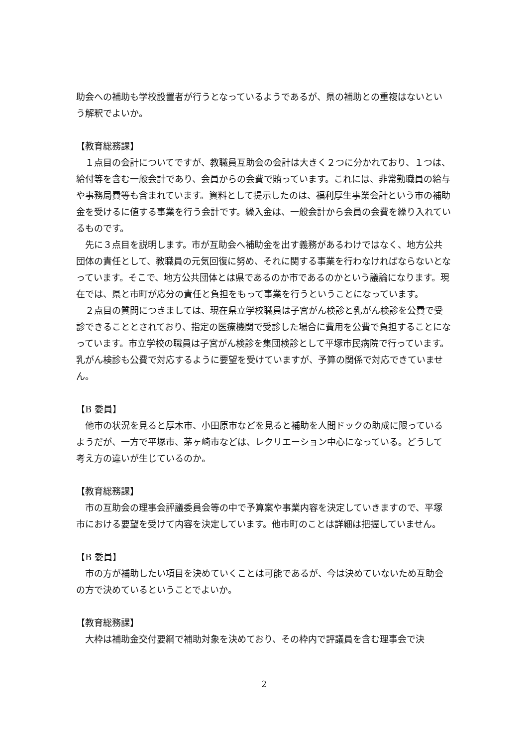助会への補助も学校設置者が行うとなっているようであるが、県の補助との重複はないという解釈でよいか。
【教育総務課】
　１点目の会計についてですが、教職員互助会の会計は大きく２つに分かれており、１つは、給付等を含む一般会計であり、会員からの会費で賄っています。これには、非常勤職員の給与や事務局費等も含まれています。資料として提示したのは、福利厚生事業会計という市の補助金を受けるに値する事業を行う会計です。繰入金は、一般会計から会員の会費を繰り入れているものです。
　先に３点目を説明します。市が互助会へ補助金を出す義務があるわけではなく、地方公共団体の責任として、教職員の元気回復に努め、それに関する事業を行わなければならないとなっています。そこで、地方公共団体とは県であるのか市であるのかという議論になります。現在では、県と市町が応分の責任と負担をもって事業を行うということになっています。
　２点目の質問につきましては、現在県立学校職員は子宮がん検診と乳がん検診を公費で受診できることとされており、指定の医療機関で受診した場合に費用を公費で負担することになっています。市立学校の職員は子宮がん検診を集団検診として平塚市民病院で行っています。乳がん検診も公費で対応するように要望を受けていますが、予算の関係で対応できていません。
【B 委員】
　他市の状況を見ると厚木市、小田原市などを見ると補助を人間ドックの助成に限っているようだが、一方で平塚市、茅ヶ崎市などは、レクリエーション中心になっている。どうして考え方の違いが生じているのか。
【教育総務課】
　市の互助会の理事会評議委員会等の中で予算案や事業内容を決定していきますので、平塚市における要望を受けて内容を決定しています。他市町のことは詳細は把握していません。
【B 委員】
　市の方が補助したい項目を決めていくことは可能であるが、今は決めていないため互助会の方で決めているということでよいか。
【教育総務課】
　大枠は補助金交付要綱で補助対象を決めており、その枠内で評議員を含む理事会で決
2